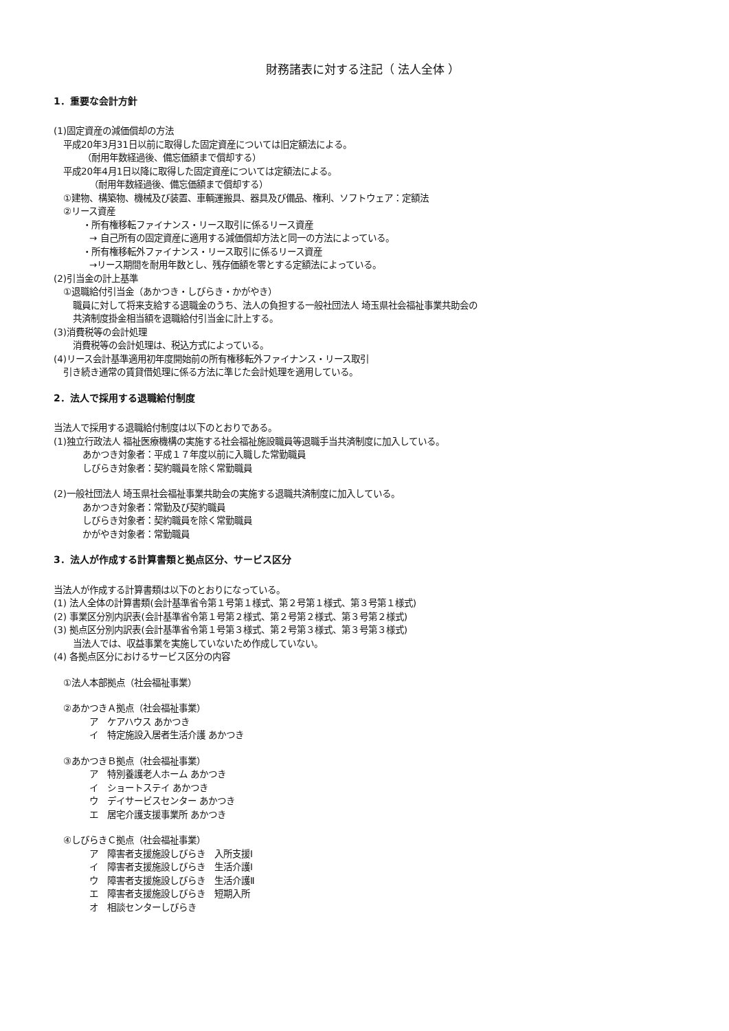財務諸表に対する注記（ 法人全体 ）
1．重要な会計方針
(1)固定資産の減価償却の方法
平成20年3月31日以前に取得した固定資産については旧定額法による。
（耐用年数経過後、備忘価額まで償却する）
平成20年4月1日以降に取得した固定資産については定額法による。
（耐用年数経過後、備忘価額まで償却する）
①建物、構築物、機械及び装置、車輌運搬具、器具及び備品、権利、ソフトウェア：定額法
②リース資産
・所有権移転ファイナンス・リース取引に係るリース資産
→ 自己所有の固定資産に適用する減価償却方法と同一の方法によっている。
・所有権移転外ファイナンス・リース取引に係るリース資産
→リース期間を耐用年数とし、残存価額を零とする定額法によっている。
(2)引当金の計上基準
①退職給付引当金（あかつき・しびらき・かがやき）
職員に対して将来支給する退職金のうち、法人の負担する一般社団法人 埼玉県社会福祉事業共助会の
共済制度掛金相当額を退職給付引当金に計上する。
(3)消費税等の会計処理
消費税等の会計処理は、税込方式によっている。
(4)リース会計基準適用初年度開始前の所有権移転外ファイナンス・リース取引
引き続き通常の賃貸借処理に係る方法に準じた会計処理を適用している。
2．法人で採用する退職給付制度
当法人で採用する退職給付制度は以下のとおりである。
(1)独立行政法人 福祉医療機構の実施する社会福祉施設職員等退職手当共済制度に加入している。
あかつき対象者：平成１７年度以前に入職した常勤職員
しびらき対象者：契約職員を除く常勤職員
(2)一般社団法人 埼玉県社会福祉事業共助会の実施する退職共済制度に加入している。
あかつき対象者：常勤及び契約職員
しびらき対象者：契約職員を除く常勤職員
かがやき対象者：常勤職員
3．法人が作成する計算書類と拠点区分、サービス区分
当法人が作成する計算書類は以下のとおりになっている。
(1) 法人全体の計算書類(会計基準省令第１号第１様式、第２号第１様式、第３号第１様式)
(2) 事業区分別内訳表(会計基準省令第１号第２様式、第２号第２様式、第３号第２様式)
(3) 拠点区分別内訳表(会計基準省令第１号第３様式、第２号第３様式、第３号第３様式)
当法人では、収益事業を実施していないため作成していない。
(4) 各拠点区分におけるサービス区分の内容
①法人本部拠点（社会福祉事業）
②あかつきＡ拠点（社会福祉事業）
ア　ケアハウス あかつき
イ　特定施設入居者生活介護 あかつき
③あかつきＢ拠点（社会福祉事業）
ア　特別養護老人ホーム あかつき
イ　ショートステイ あかつき
ウ　デイサービスセンター あかつき
エ　居宅介護支援事業所 あかつき
④しびらきＣ拠点（社会福祉事業）
ア　障害者支援施設しびらき　入所支援Ⅰ
イ　障害者支援施設しびらき　生活介護Ⅰ
ウ　障害者支援施設しびらき　生活介護Ⅱ
エ　障害者支援施設しびらき　短期入所
オ　相談センターしびらき